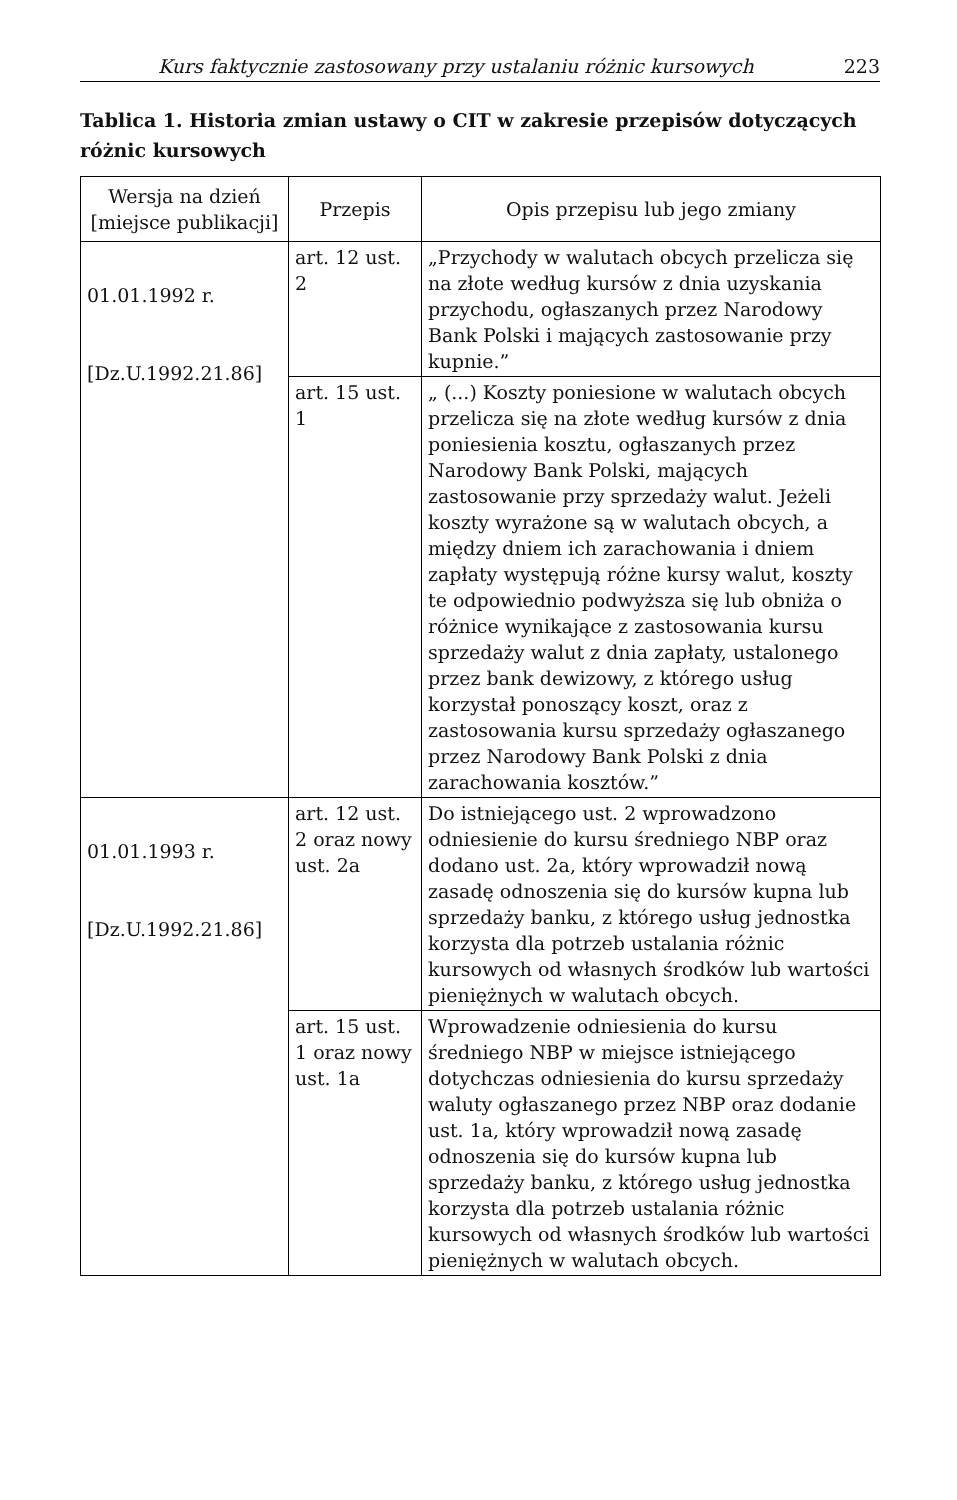Kurs faktycznie zastosowany przy ustalaniu różnic kursowych 223
Tablica 1. Historia zmian ustawy o CIT w zakresie przepisów dotyczących różnic kursowych
| Wersja na dzień [miejsce publikacji] | Przepis | Opis przepisu lub jego zmiany |
| --- | --- | --- |
| 01.01.1992 r. [Dz.U.1992.21.86] | art. 12 ust. 2 | „Przychody w walutach obcych przelicza się na złote według kursów z dnia uzyskania przychodu, ogłaszanych przez Narodowy Bank Polski i mających zastosowanie przy kupnie.” |
| | art. 15 ust. 1 | „ (...) Koszty poniesione w walutach obcych przelicza się na złote według kursów z dnia poniesienia kosztu, ogłaszanych przez Narodowy Bank Polski, mających zastosowanie przy sprzedaży walut. Jeżeli koszty wyrażone są w walutach obcych, a między dniem ich zarachowania i dniem zapłaty występują różne kursy walut, koszty te odpowiednio podwyższa się lub obniża o różnice wynikające z zastosowania kursu sprzedaży walut z dnia zapłaty, ustalonego przez bank dewizowy, z którego usług korzystał ponoszący koszt, oraz z zastosowania kursu sprzedaży ogłaszanego przez Narodowy Bank Polski z dnia zarachowania kosztów.” |
| 01.01.1993 r. [Dz.U.1992.21.86] | art. 12 ust. 2 oraz nowy ust. 2a | Do istniejącego ust. 2 wprowadzono odniesienie do kursu średniego NBP oraz dodano ust. 2a, który wprowadził nową zasadę odnoszenia się do kursów kupna lub sprzedaży banku, z którego usług jednostka korzysta dla potrzeb ustalania różnic kursowych od własnych środków lub wartości pieniężnych w walutach obcych. |
| | art. 15 ust. 1 oraz nowy ust. 1a | Wprowadzenie odniesienia do kursu średniego NBP w miejsce istniejącego dotychczas odniesienia do kursu sprzedaży waluty ogłaszanego przez NBP oraz dodanie ust. 1a, który wprowadził nową zasadę odnoszenia się do kursów kupna lub sprzedaży banku, z którego usług jednostka korzysta dla potrzeb ustalania różnic kursowych od własnych środków lub wartości pieniężnych w walutach obcych. |